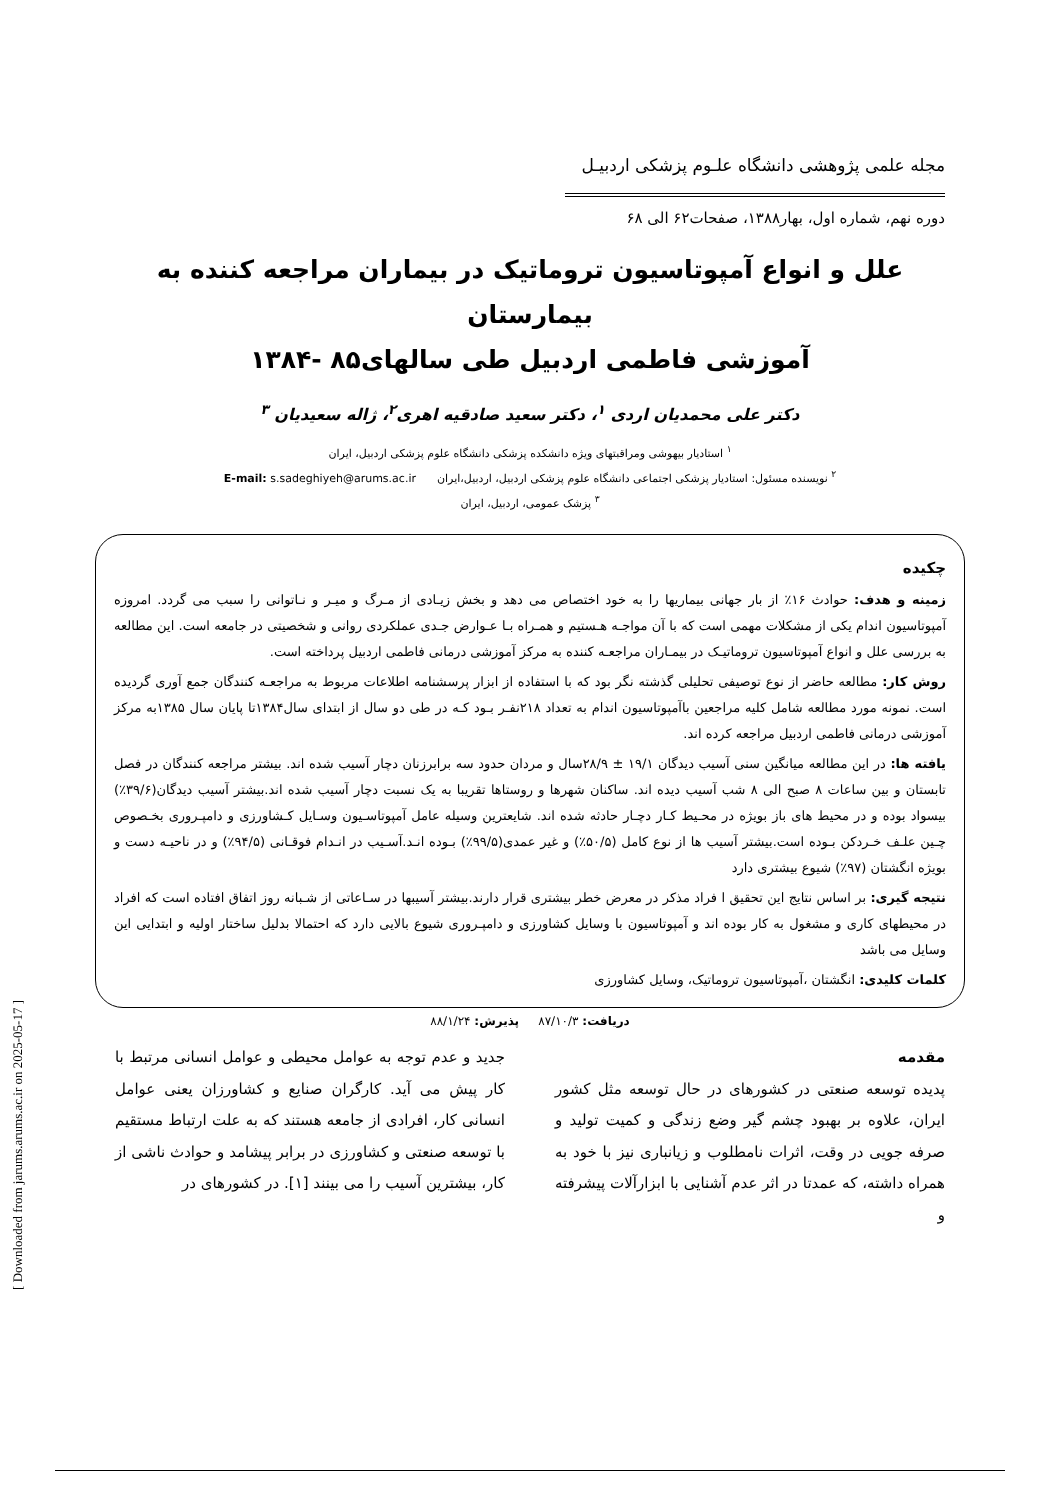مجله علمی پژوهشی دانشگاه علـوم پزشکی اردبیـل
دوره نهم، شماره اول، بهار۱۳۸۸، صفحات۶۲ الی ۶۸
علل و انواع آمپوتاسیون تروماتیک در بیماران مراجعه کننده به بیمارستان
آموزشی فاطمی اردبیل طی سالهای۸۵ -۱۳۸۴
دکتر علی محمدیان اردی <sup>۱</sup>، دکتر سعید صادقیه اهری<sup>۲</sup>، ژاله سعیدیان <sup>۳</sup>
<sup>۱</sup> استادیار بیهوشی ومراقبتهای ویژه دانشکده پزشکی دانشگاه علوم پزشکی اردبیل، ایران
<sup>۲</sup> نویسنده مسئول: استادیار پزشکی اجتماعی دانشگاه علوم پزشکی اردبیل، اردبیل،ایران E-mail: s.sadeghiyeh@arums.ac.ir
<sup>۳</sup> پزشک عمومی، اردبیل، ایران
چکیده
زمینه و هدف: حوادث ۱۶٪ از بار جهانی بیماریها را به خود اختصاص می دهد و بخش زیـادی از مـرگ و میـر و نـاتوانی را سبب می گردد. امروزه آمپوتاسیون اندام یکی از مشکلات مهمی است که با آن مواجـه هـستیم و همـراه بـا عـوارض جـدی عملکردی روانی و شخصیتی در جامعه است. این مطالعه به بررسی علل و انواع آمپوتاسیون تروماتیـک در بیمـاران مراجعـه کننده به مرکز آموزشی درمانی فاطمی اردبیل پرداخته است.
روش کار: مطالعه حاضر از نوع توصیفی تحلیلی گذشته نگر بود که با استفاده از ابزار پرسشنامه اطلاعات مربوط به مراجعـه کنندگان جمع آوری گردیده است. نمونه مورد مطالعه شامل کلیه مراجعین باآمپوتاسیون اندام به تعداد ۲۱۸نفـر بـود کـه در طی دو سال از ابتدای سال۱۳۸۴تا پایان سال ۱۳۸۵به مرکز آموزشی درمانی فاطمی اردبیل مراجعه کرده اند.
یافته ها: در این مطالعه میانگین سنی آسیب دیدگان ۱۹/۱ ± ۲۸/۹سال و مردان حدود سه برابرزنان دچار آسیب شده اند. بیشتر مراجعه کنندگان در فصل تابستان و بین ساعات ۸ صبح الی ۸ شب آسیب دیده اند. ساکنان شهرها و روستاها تقریبا به یک نسبت دچار آسیب شده اند.بیشتر آسیب دیدگان(۳۹/۶٪) بیسواد بوده و در محیط های باز بویژه در محـیط کـار دچـار حادثه شده اند. شایعترین وسیله عامل آمپوتاسـیون وسـایل کـشاورزی و دامپـروری بخـصوص چـین علـف خـردکن بـوده است.بیشتر آسیب ها از نوع کامل (۵۰/۵٪) و غیر عمدی(۹۹/۵٪) بـوده انـد.آسـیب در انـدام فوقـانی (۹۴/۵٪) و در ناحیـه دست و بویژه انگشتان (۹۷٪) شیوع بیشتری دارد
نتیجه گیری: بر اساس نتایج این تحقیق ا فراد مذکر در معرض خطر بیشتری قرار دارند.بیشتر آسیبها در سـاعاتی از شـبانه روز اتفاق افتاده است که افراد در محیطهای کاری و مشغول به کار بوده اند و آمپوتاسیون با وسایل کشاورزی و دامپـروری شیوع بالایی دارد که احتمالا بدلیل ساختار اولیه و ابتدایی این وسایل می باشد
کلمات کلیدی: انگشتان ،آمپوتاسیون تروماتیک، وسایل کشاورزی
دریافت: ۸۷/۱۰/۳ پذیرش: ۸۸/۱/۲۴
مقدمه
پدیده توسعه صنعتی در کشورهای در حال توسعه مثل کشور ایران، علاوه بر بهبود چشم گیر وضع زندگی و کمیت تولید و صرفه جویی در وقت، اثرات نامطلوب و زیانباری نیز با خود به همراه داشته، که عمدتا در اثر عدم آشنایی با ابزارآلات پیشرفته و
جدید و عدم توجه به عوامل محیطی و عوامل انسانی مرتبط با کار پیش می آید. کارگران صنایع و کشاورزان یعنی عوامل انسانی کار، افرادی از جامعه هستند که به علت ارتباط مستقیم با توسعه صنعتی و کشاورزی در برابر پیشامد و حوادث ناشی از کار، بیشترین آسیب را می بینند [۱]. در کشورهای در
[ Downloaded from jarums.arums.ac.ir on 2025-05-17 ]